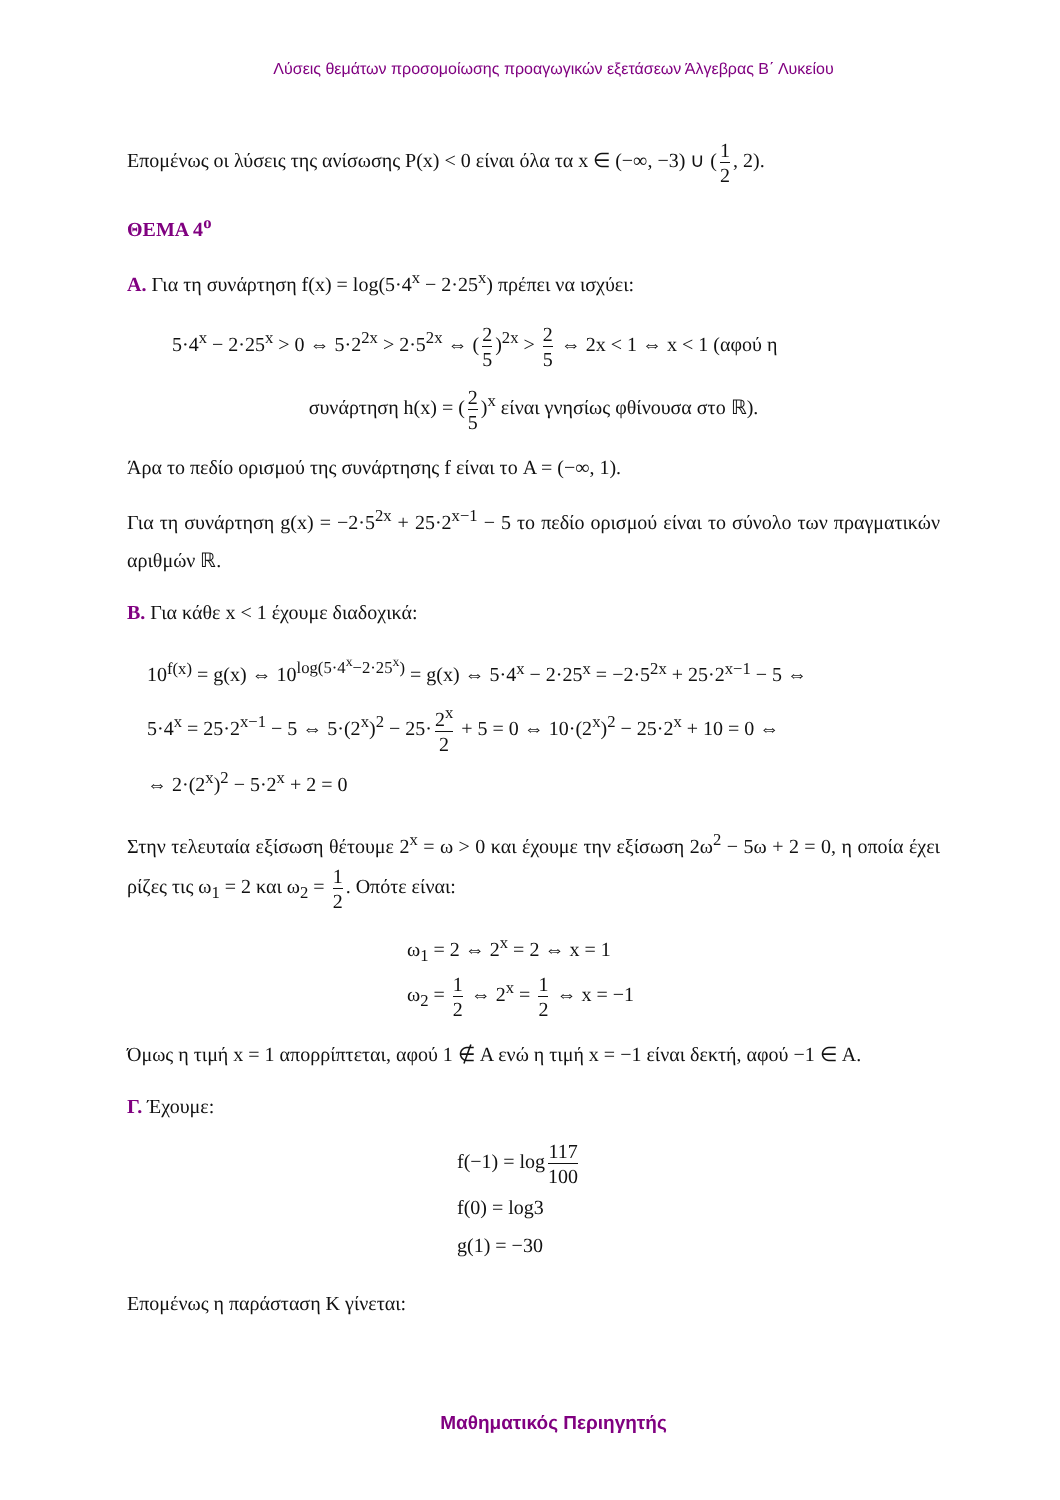Λύσεις θεμάτων προσομοίωσης προαγωγικών εξετάσεων Άλγεβρας Β΄ Λυκείου
Επομένως οι λύσεις της ανίσωσης P(x) < 0 είναι όλα τα x ∈ (−∞, −3) ∪ (1 2, 2).
ΘΕΜΑ 4<sup>ο</sup>
Α. Για τη συνάρτηση f(x) = log(5·4<sup>x</sup> − 2·25<sup>x</sup>) πρέπει να ισχύει:
5·4<sup>x</sup> − 2·25<sup>x</sup> > 0 ⇔ 5·2<sup>2x</sup> > 2·5<sup>2x</sup> ⇔ (2 5)<sup>2x</sup> > 2 5 ⇔ 2x < 1 ⇔ x < 1 (αφού η
συνάρτηση h(x) = (2 5)<sup>x</sup> είναι γνησίως φθίνουσα στο ℝ).
Άρα το πεδίο ορισμού της συνάρτησης f είναι το A = (−∞, 1).
Για τη συνάρτηση g(x) = −2·5<sup>2x</sup> + 25·2<sup>x−1</sup> − 5 το πεδίο ορισμού είναι το σύνολο των πραγματικών αριθμών ℝ.
Β. Για κάθε x < 1 έχουμε διαδοχικά:
10<sup>f(x)</sup> = g(x) ⇔ 10<sup>log(5·4<sup>x</sup>−2·25<sup>x</sup>)</sup> = g(x) ⇔ 5·4<sup>x</sup> − 2·25<sup>x</sup> = −2·5<sup>2x</sup> + 25·2<sup>x−1</sup> − 5 ⇔
5·4<sup>x</sup> = 25·2<sup>x−1</sup> − 5 ⇔ 5·(2<sup>x</sup>)<sup>2</sup> − 25· 2<sup>x</sup> 2 + 5 = 0 ⇔ 10·(2<sup>x</sup>)<sup>2</sup> − 25·2<sup>x</sup> + 10 = 0 ⇔
⇔ 2·(2<sup>x</sup>)<sup>2</sup> − 5·2<sup>x</sup> + 2 = 0
Στην τελευταία εξίσωση θέτουμε 2<sup>x</sup> = ω > 0 και έχουμε την εξίσωση 2ω<sup>2</sup> − 5ω + 2 = 0, η οποία έχει ρίζες τις ω<sub>1</sub> = 2 και ω<sub>2</sub> = 1 2. Οπότε είναι:
ω<sub>1</sub> = 2 ⇔ 2<sup>x</sup> = 2 ⇔ x = 1
ω<sub>2</sub> = 1 2 ⇔ 2<sup>x</sup> = 1 2 ⇔ x = −1
Όμως η τιμή x = 1 απορρίπτεται, αφού 1 ∉ A ενώ η τιμή x = −1 είναι δεκτή, αφού −1 ∈ A.
Γ. Έχουμε:
f(−1) = log 117 100
f(0) = log3
g(1) = −30
Επομένως η παράσταση Κ γίνεται:
Μαθηματικός Περιηγητής